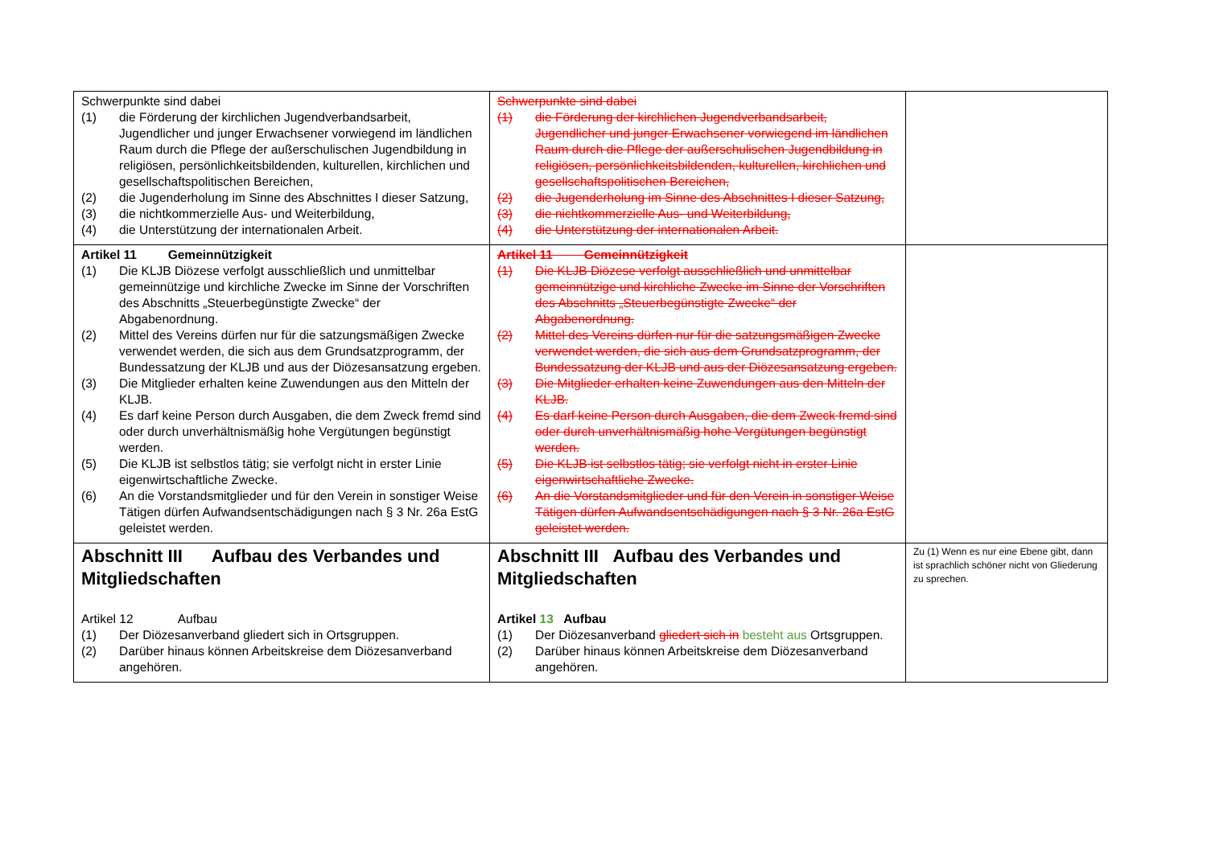| Schwerpunkte sind dabei (1) die Förderung der kirchlichen Jugendverbandsarbeit, Jugendlicher und junger Erwachsener vorwiegend im ländlichen Raum durch die Pflege der außerschulischen Jugendbildung in religiösen, persönlichkeitsbildenden, kulturellen, kirchlichen und gesellschaftspolitischen Bereichen, (2) die Jugenderholung im Sinne des Abschnittes I dieser Satzung, (3) die nichtkommerzielle Aus- und Weiterbildung, (4) die Unterstützung der internationalen Arbeit. | Schwerpunkte sind dabei (1) die Förderung der kirchlichen Jugendverbandsarbeit, Jugendlicher und junger Erwachsener vorwiegend im ländlichen Raum durch die Pflege der außerschulischen Jugendbildung in religiösen, persönlichkeitsbildenden, kulturellen, kirchlichen und gesellschaftspolitischen Bereichen, (2) die Jugenderholung im Sinne des Abschnittes I dieser Satzung, (3) die nichtkommerzielle Aus- und Weiterbildung, (4) die Unterstützung der internationalen Arbeit. | |
| Artikel 11 Gemeinnützigkeit (1) Die KLJB Diözese verfolgt ausschließlich und unmittelbar gemeinnützige und kirchliche Zwecke im Sinne der Vorschriften des Abschnitts „Steuerbegünstigte Zwecke“ der Abgabenordnung. (2) Mittel des Vereins dürfen nur für die satzungsmäßigen Zwecke verwendet werden, die sich aus dem Grundsatzprogramm, der Bundessatzung der KLJB und aus der Diözesansatzung ergeben. (3) Die Mitglieder erhalten keine Zuwendungen aus den Mitteln der KLJB. (4) Es darf keine Person durch Ausgaben, die dem Zweck fremd sind oder durch unverhältnismäßig hohe Vergütungen begünstigt werden. (5) Die KLJB ist selbstlos tätig; sie verfolgt nicht in erster Linie eigenwirtschaftliche Zwecke. (6) An die Vorstandsmitglieder und für den Verein in sonstiger Weise Tätigen dürfen Aufwandsentschädigungen nach § 3 Nr. 26a EstG geleistet werden. | Artikel 11 Gemeinnützigkeit (1) Die KLJB Diözese verfolgt ausschließlich und unmittelbar gemeinnützige und kirchliche Zwecke im Sinne der Vorschriften des Abschnitts „Steuerbegünstigte Zwecke“ der Abgabenordnung. (2) Mittel des Vereins dürfen nur für die satzungsmäßigen Zwecke verwendet werden, die sich aus dem Grundsatzprogramm, der Bundessatzung der KLJB und aus der Diözesansatzung ergeben. (3) Die Mitglieder erhalten keine Zuwendungen aus den Mitteln der KLJB. (4) Es darf keine Person durch Ausgaben, die dem Zweck fremd sind oder durch unverhältnismäßig hohe Vergütungen begünstigt werden. (5) Die KLJB ist selbstlos tätig; sie verfolgt nicht in erster Linie eigenwirtschaftliche Zwecke. (6) An die Vorstandsmitglieder und für den Verein in sonstiger Weise Tätigen dürfen Aufwandsentschädigungen nach § 3 Nr. 26a EstG geleistet werden. | |
| Abschnitt III Aufbau des Verbandes und Mitgliedschaften Artikel 12 Aufbau (1) Der Diözesanverband gliedert sich in Ortsgruppen. (2) Darüber hinaus können Arbeitskreise dem Diözesanverband angehören. | Abschnitt III Aufbau des Verbandes und Mitgliedschaften Artikel 13 Aufbau (1) Der Diözesanverband gliedert sich in besteht aus Ortsgruppen. (2) Darüber hinaus können Arbeitskreise dem Diözesanverband angehören. | Zu (1) Wenn es nur eine Ebene gibt, dann ist sprachlich schöner nicht von Gliederung zu sprechen. |